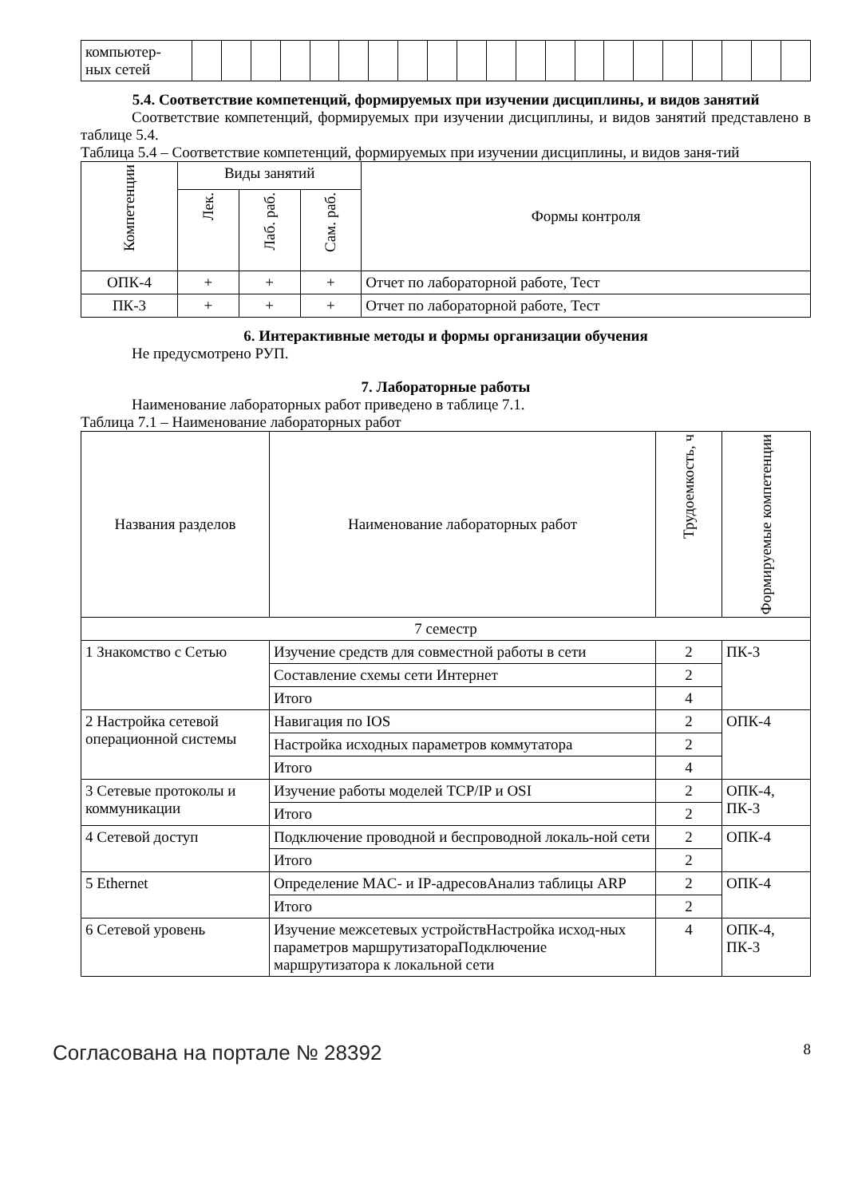| компьютер- ных сетей | | | | | | | | | | | | | | | | | | | | | |
5.4. Соответствие компетенций, формируемых при изучении дисциплины, и видов занятий
Соответствие компетенций, формируемых при изучении дисциплины, и видов занятий представлено в таблице 5.4.
Таблица 5.4 – Соответствие компетенций, формируемых при изучении дисциплины, и видов заня-тий
| Компетенции | Виды занятий | | | Формы контроля |
| --- | --- | --- | --- | --- |
| | Лек. | Лаб. раб. | Сам. раб. | |
| ОПК-4 | + | + | + | Отчет по лабораторной работе, Тест |
| ПК-3 | + | + | + | Отчет по лабораторной работе, Тест |
6. Интерактивные методы и формы организации обучения
Не предусмотрено РУП.
7. Лабораторные работы
Наименование лабораторных работ приведено в таблице 7.1.
Таблица 7.1 – Наименование лабораторных работ
| Названия разделов | Наименование лабораторных работ | Трудоемкость, ч | Формируемые компетенции |
| --- | --- | --- | --- |
| 7 семестр | | | |
| 1 Знакомство с Сетью | Изучение средств для совместной работы в сети | 2 | ПК-3 |
| | Составление схемы сети Интернет | 2 | |
| | Итого | 4 | |
| 2 Настройка сетевой операционной системы | Навигация по IOS | 2 | ОПК-4 |
| | Настройка исходных параметров коммутатора | 2 | |
| | Итого | 4 | |
| 3 Сетевые протоколы и коммуникации | Изучение работы моделей TCP/IP и OSI | 2 | ОПК-4, ПК-3 |
| | Итого | 2 | |
| 4 Сетевой доступ | Подключение проводной и беспроводной локаль-ной сети | 2 | ОПК-4 |
| | Итого | 2 | |
| 5 Ethernet | Определение MAC- и IP-адресовАнализ таблицы ARP | 2 | ОПК-4 |
| | Итого | 2 | |
| 6 Сетевой уровень | Изучение межсетевых устройствНастройка исход-ных параметров маршрутизатораПодключение маршрутизатора к локальной сети | 4 | ОПК-4, ПК-3 |
Согласована на портале № 28392 8